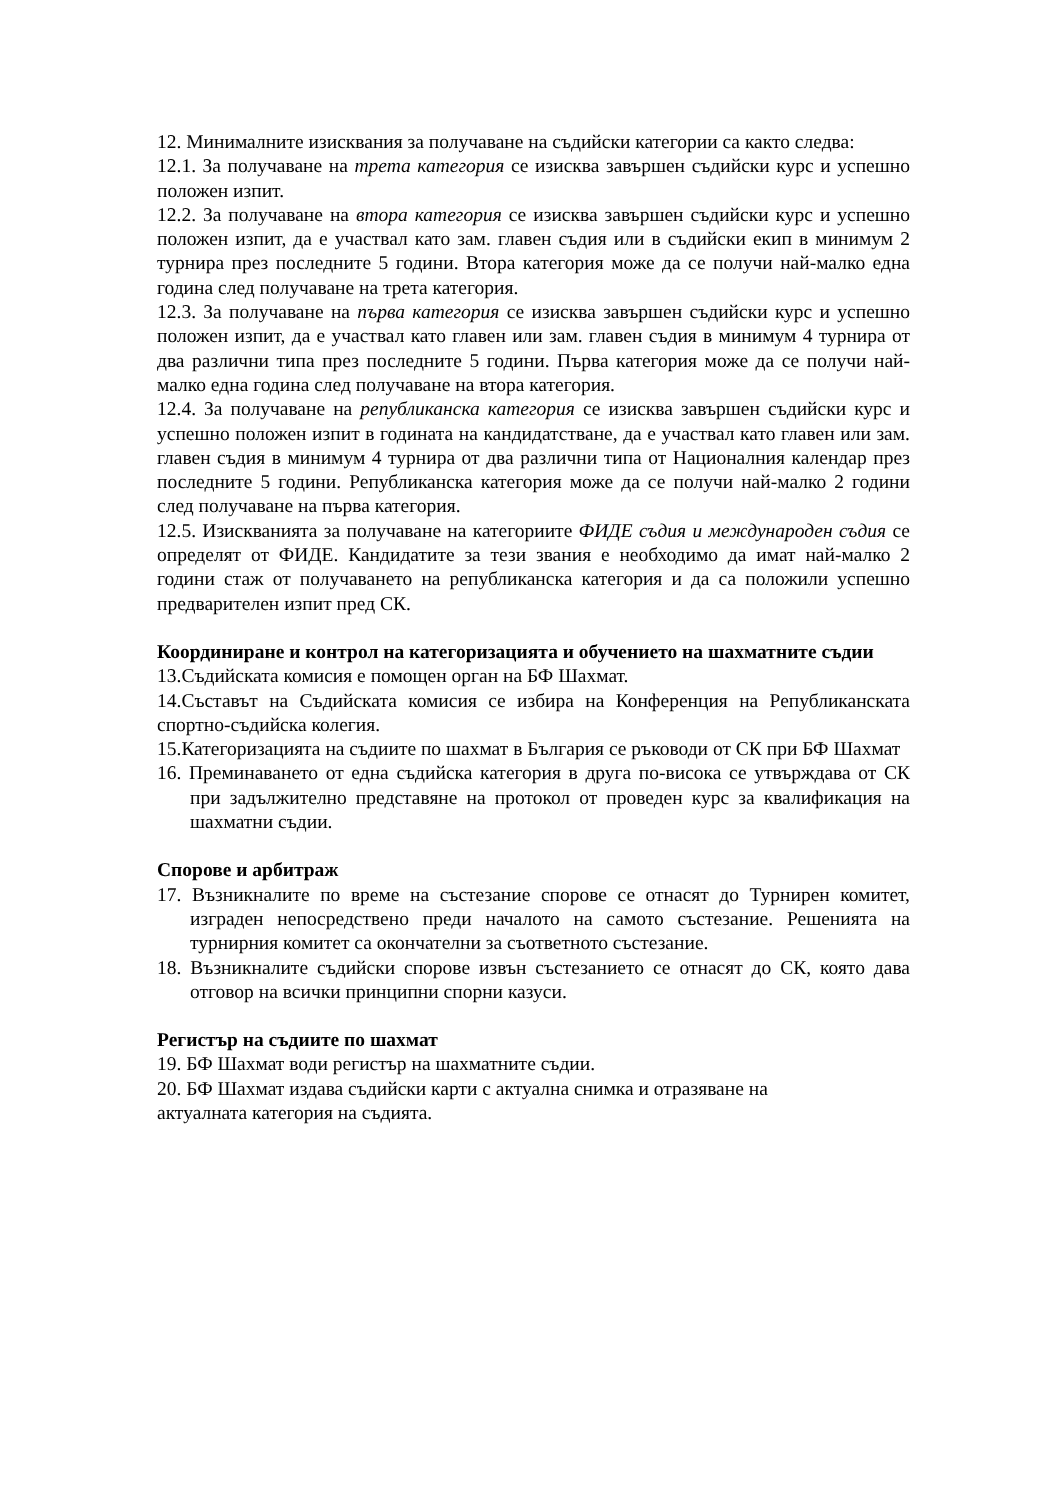12. Минималните изисквания за получаване на съдийски категории са както следва:
12.1. За получаване на трета категория се изисква завършен съдийски курс и успешно положен изпит.
12.2. За получаване на втора категория се изисква завършен съдийски курс и успешно положен изпит, да е участвал като зам. главен съдия или в съдийски екип в минимум 2 турнира през последните 5 години. Втора категория може да се получи най-малко една година след получаване на трета категория.
12.3. За получаване на първа категория се изисква завършен съдийски курс и успешно положен изпит, да е участвал като главен или зам. главен съдия в минимум 4 турнира от два различни типа през последните 5 години. Първа категория може да се получи най-малко една година след получаване на втора категория.
12.4. За получаване на републиканска категория се изисква завършен съдийски курс и успешно положен изпит в годината на кандидатстване, да е участвал като главен или зам. главен съдия в минимум 4 турнира от два различни типа от Националния календар през последните 5 години. Републиканска категория може да се получи най-малко 2 години след получаване на първа категория.
12.5. Изискванията за получаване на категориите ФИДЕ съдия и международен съдия се определят от ФИДЕ. Кандидатите за тези звания е необходимо да имат най-малко 2 години стаж от получаването на републиканска категория и да са положили успешно предварителен изпит пред СК.
Координиране и контрол на категоризацията и обучението на шахматните съдии
13.Съдийската комисия е помощен орган на БФ Шахмат.
14.Съставът на Съдийската комисия се избира на Конференция на Републиканската спортно-съдийска колегия.
15.Категоризацията на съдиите по шахмат в България се ръководи от СК при БФ Шахмат
16. Преминаването от една съдийска категория в друга по-висока се утвърждава от СК при задължително представяне на протокол от проведен курс за квалификация на шахматни съдии.
Спорове и арбитраж
17. Възникналите по време на състезание спорове се отнасят до Турнирен комитет, изграден непосредствено преди началото на самото състезание. Решенията на турнирния комитет са окончателни за съответното състезание.
18. Възникналите съдийски спорове извън състезанието се отнасят до СК, която дава отговор на всички принципни спорни казуси.
Регистър на съдиите по шахмат
19. БФ Шахмат води регистър на шахматните съдии.
20. БФ Шахмат издава съдийски карти с актуална снимка и отразяване на
актуалната категория на съдията.